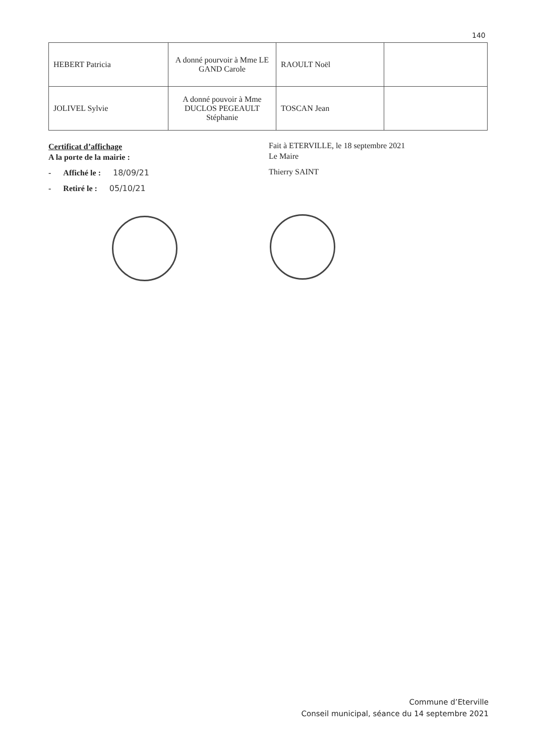140
| HEBERT Patricia | A donné pourvoir à Mme LE GAND Carole | RAOULT Noël | |
| JOLIVEL Sylvie | A donné pouvoir à Mme DUCLOS PEGEAULT Stéphanie | TOSCAN Jean | |
Certificat d’affichage
A la porte de la mairie :
- Affiché le : 18/09/21
- Retiré le : 05/10/21
Fait à ETERVILLE, le 18 septembre 2021
Le Maire
Thierry SAINT
Commune d’Eterville
Conseil municipal, séance du 14 septembre 2021